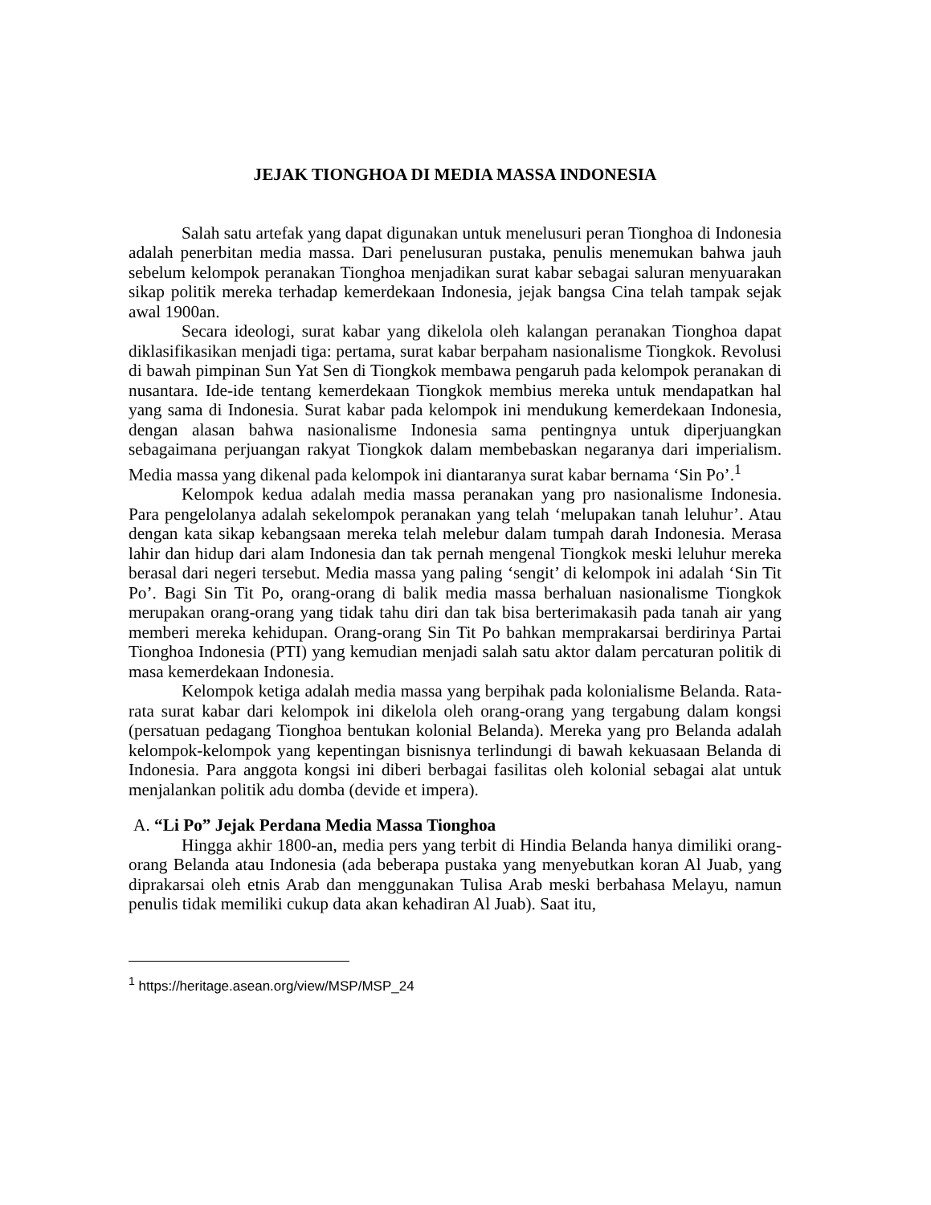JEJAK TIONGHOA DI MEDIA MASSA INDONESIA
Salah satu artefak yang dapat digunakan untuk menelusuri peran Tionghoa di Indonesia adalah penerbitan media massa. Dari penelusuran pustaka, penulis menemukan bahwa jauh sebelum kelompok peranakan Tionghoa menjadikan surat kabar sebagai saluran menyuarakan sikap politik mereka terhadap kemerdekaan Indonesia, jejak bangsa Cina telah tampak sejak awal 1900an.
Secara ideologi, surat kabar yang dikelola oleh kalangan peranakan Tionghoa dapat diklasifikasikan menjadi tiga: pertama, surat kabar berpaham nasionalisme Tiongkok. Revolusi di bawah pimpinan Sun Yat Sen di Tiongkok membawa pengaruh pada kelompok peranakan di nusantara. Ide-ide tentang kemerdekaan Tiongkok membius mereka untuk mendapatkan hal yang sama di Indonesia. Surat kabar pada kelompok ini mendukung kemerdekaan Indonesia, dengan alasan bahwa nasionalisme Indonesia sama pentingnya untuk diperjuangkan sebagaimana perjuangan rakyat Tiongkok dalam membebaskan negaranya dari imperialism. Media massa yang dikenal pada kelompok ini diantaranya surat kabar bernama ‘Sin Po’.<sup>1</sup>
Kelompok kedua adalah media massa peranakan yang pro nasionalisme Indonesia. Para pengelolanya adalah sekelompok peranakan yang telah ‘melupakan tanah leluhur’. Atau dengan kata sikap kebangsaan mereka telah melebur dalam tumpah darah Indonesia. Merasa lahir dan hidup dari alam Indonesia dan tak pernah mengenal Tiongkok meski leluhur mereka berasal dari negeri tersebut. Media massa yang paling ‘sengit’ di kelompok ini adalah ‘Sin Tit Po’. Bagi Sin Tit Po, orang-orang di balik media massa berhaluan nasionalisme Tiongkok merupakan orang-orang yang tidak tahu diri dan tak bisa berterimakasih pada tanah air yang memberi mereka kehidupan. Orang-orang Sin Tit Po bahkan memprakarsai berdirinya Partai Tionghoa Indonesia (PTI) yang kemudian menjadi salah satu aktor dalam percaturan politik di masa kemerdekaan Indonesia.
Kelompok ketiga adalah media massa yang berpihak pada kolonialisme Belanda. Rata-rata surat kabar dari kelompok ini dikelola oleh orang-orang yang tergabung dalam kongsi (persatuan pedagang Tionghoa bentukan kolonial Belanda). Mereka yang pro Belanda adalah kelompok-kelompok yang kepentingan bisnisnya terlindungi di bawah kekuasaan Belanda di Indonesia. Para anggota kongsi ini diberi berbagai fasilitas oleh kolonial sebagai alat untuk menjalankan politik adu domba (devide et impera).
A. “Li Po” Jejak Perdana Media Massa Tionghoa
Hingga akhir 1800-an, media pers yang terbit di Hindia Belanda hanya dimiliki orang-orang Belanda atau Indonesia (ada beberapa pustaka yang menyebutkan koran Al Juab, yang diprakarsai oleh etnis Arab dan menggunakan Tulisa Arab meski berbahasa Melayu, namun penulis tidak memiliki cukup data akan kehadiran Al Juab). Saat itu,
<sup>1</sup> https://heritage.asean.org/view/MSP/MSP_24